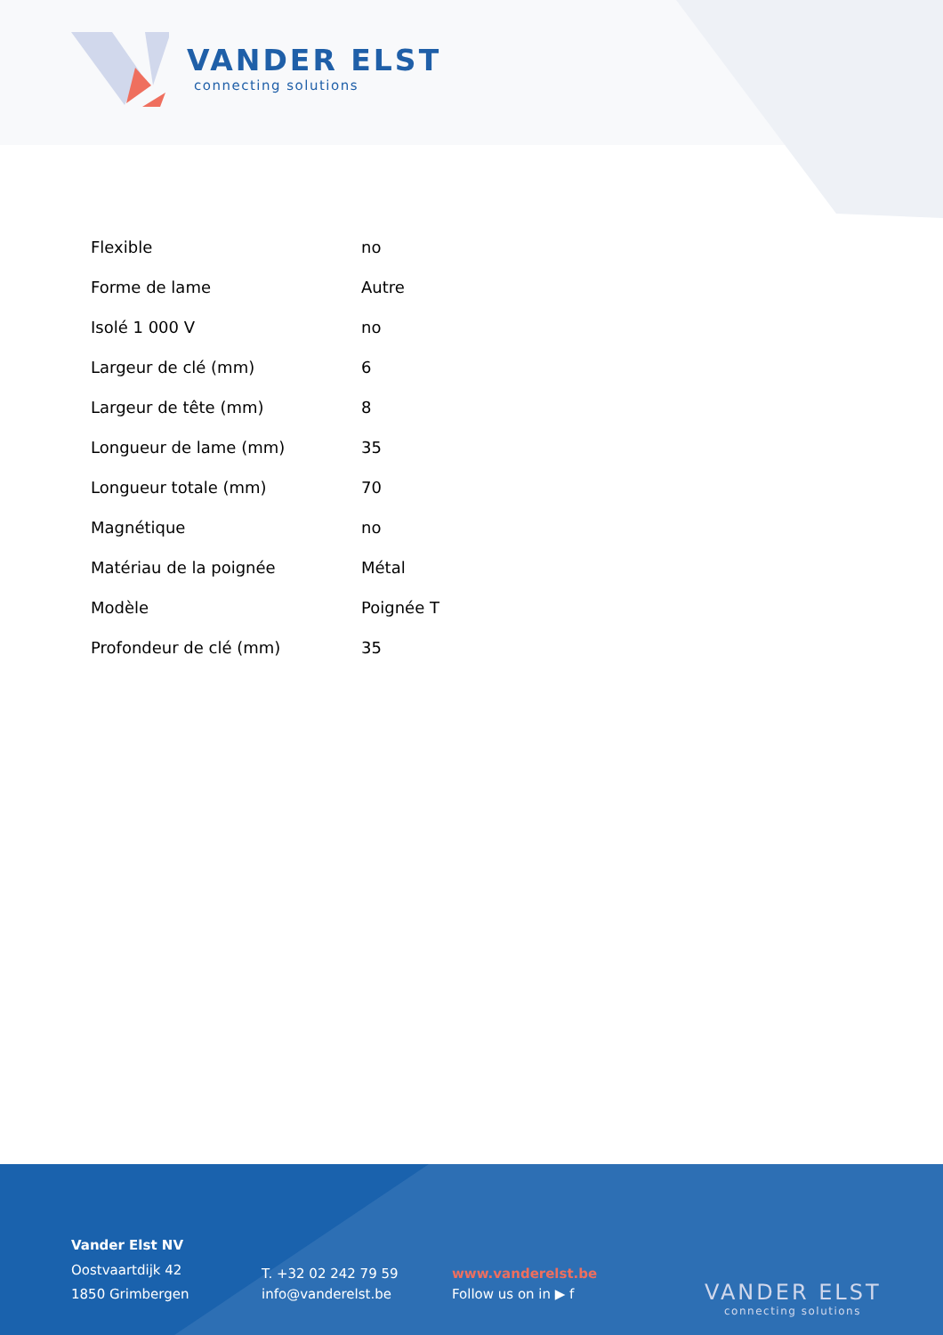VANDER ELST
connecting solutions
| Flexible | no |
| Forme de lame | Autre |
| Isolé 1 000 V | no |
| Largeur de clé (mm) | 6 |
| Largeur de tête (mm) | 8 |
| Longueur de lame (mm) | 35 |
| Longueur totale (mm) | 70 |
| Magnétique | no |
| Matériau de la poignée | Métal |
| Modèle | Poignée T |
| Profondeur de clé (mm) | 35 |
Vander Elst NV
Oostvaartdijk 42
1850 Grimbergen
T. +32 02 242 79 59
info@vanderelst.be
www.vanderelst.be
Follow us on in ▶ f
VANDER ELST
connecting solutions